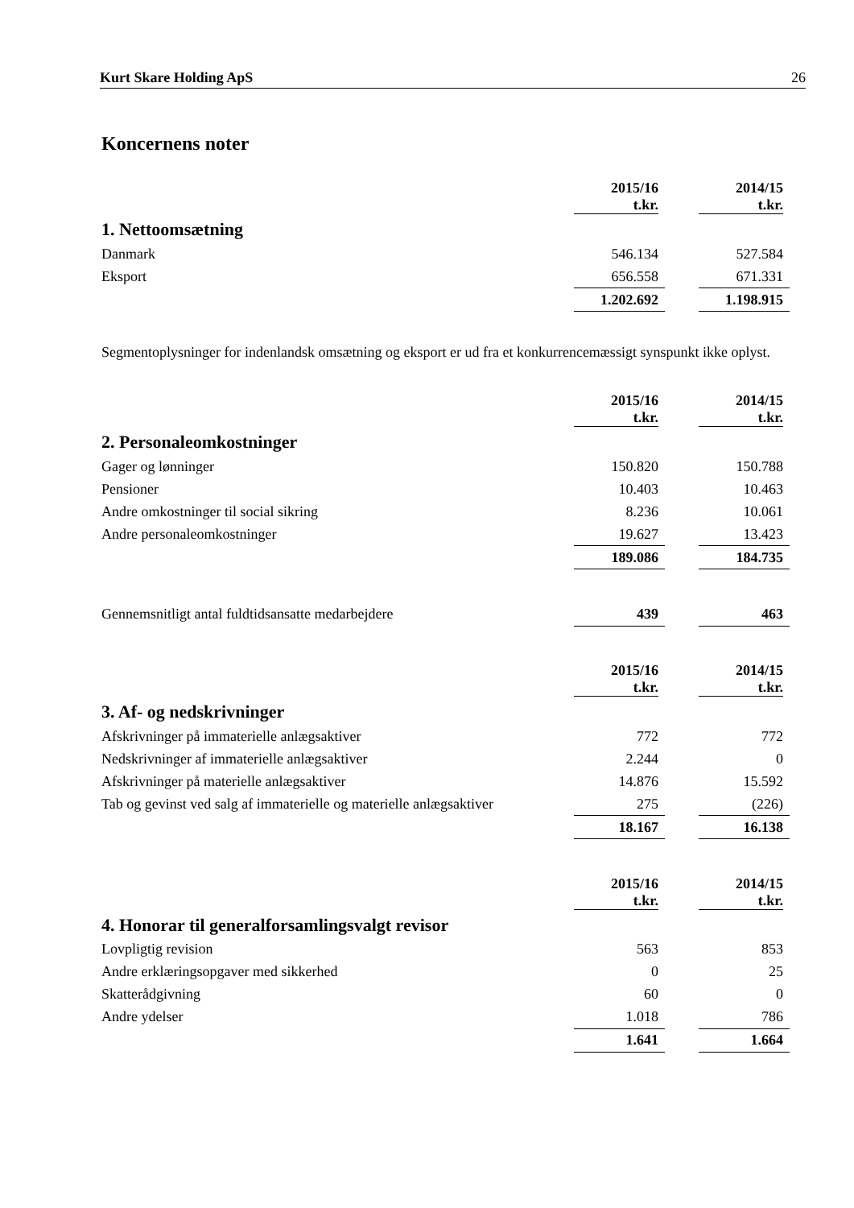Kurt Skare Holding ApS 26
Koncernens noter
| | 2015/16 t.kr. | | 2014/15 t.kr. |
| 1. Nettoomsætning | | | |
| Danmark | 546.134 | | 527.584 |
| Eksport | 656.558 | | 671.331 |
| | 1.202.692 | | 1.198.915 |
Segmentoplysninger for indenlandsk omsætning og eksport er ud fra et konkurrencemæssigt synspunkt ikke oplyst.
| | 2015/16 t.kr. | | 2014/15 t.kr. |
| 2. Personaleomkostninger | | | |
| Gager og lønninger | 150.820 | | 150.788 |
| Pensioner | 10.403 | | 10.463 |
| Andre omkostninger til social sikring | 8.236 | | 10.061 |
| Andre personaleomkostninger | 19.627 | | 13.423 |
| | 189.086 | | 184.735 |
| Gennemsnitligt antal fuldtidsansatte medarbejdere | 439 | | 463 |
| | 2015/16 t.kr. | | 2014/15 t.kr. |
| 3. Af- og nedskrivninger | | | |
| Afskrivninger på immaterielle anlægsaktiver | 772 | | 772 |
| Nedskrivninger af immaterielle anlægsaktiver | 2.244 | | 0 |
| Afskrivninger på materielle anlægsaktiver | 14.876 | | 15.592 |
| Tab og gevinst ved salg af immaterielle og materielle anlægsaktiver | 275 | | (226) |
| | 18.167 | | 16.138 |
| | 2015/16 t.kr. | | 2014/15 t.kr. |
| 4. Honorar til generalforsamlingsvalgt revisor | | | |
| Lovpligtig revision | 563 | | 853 |
| Andre erklæringsopgaver med sikkerhed | 0 | | 25 |
| Skatterådgivning | 60 | | 0 |
| Andre ydelser | 1.018 | | 786 |
| | 1.641 | | 1.664 |